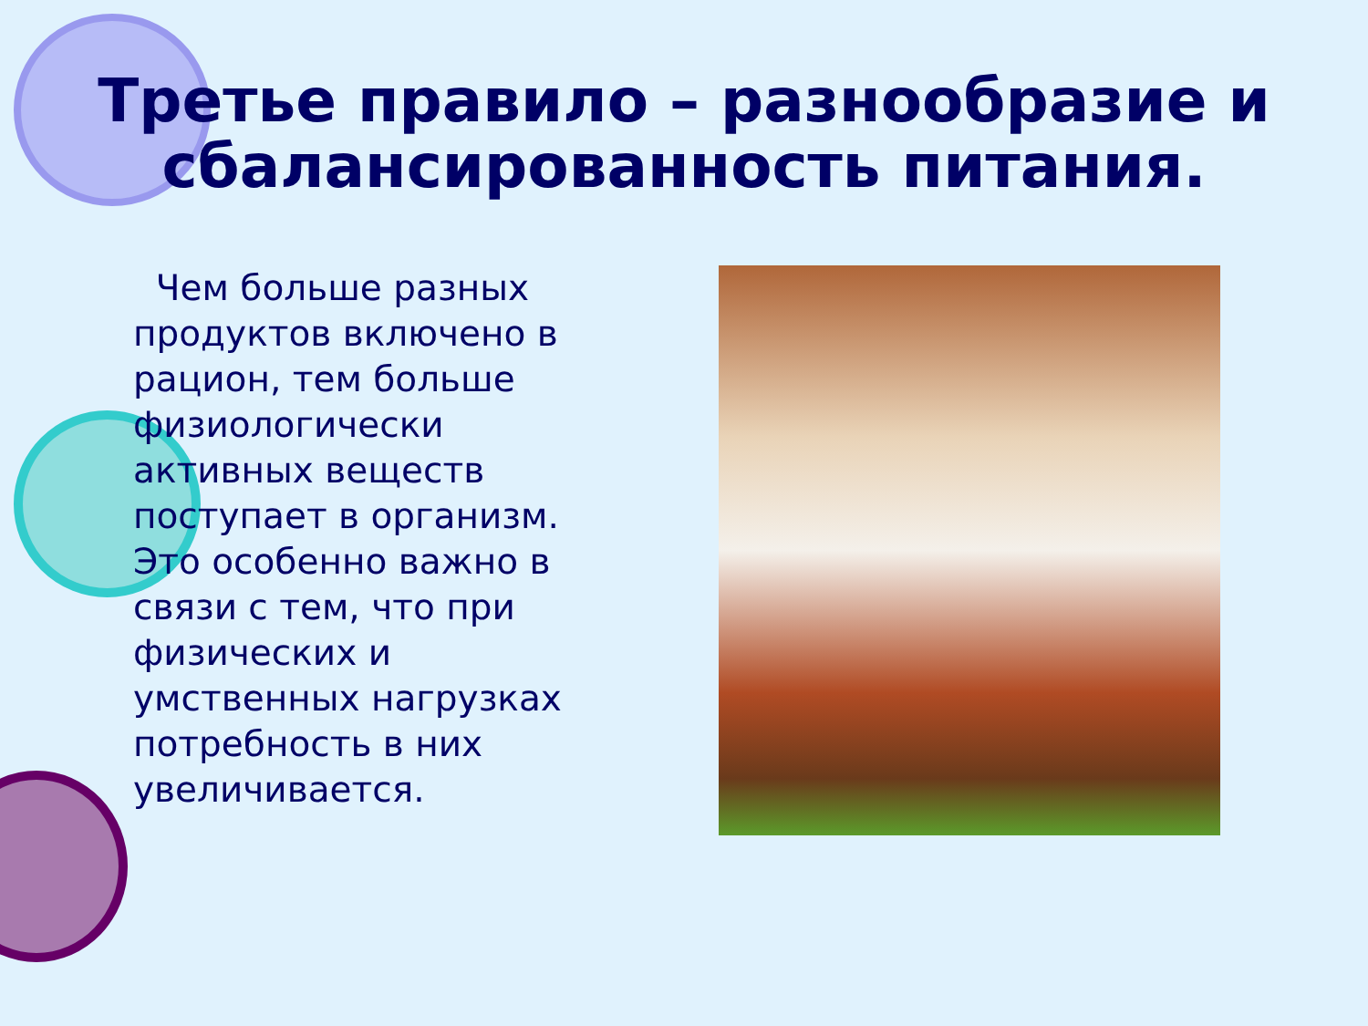Третье правило – разнообразие и сбалансированность питания.
Чем больше разных продуктов включено в рацион, тем больше физиологически активных веществ поступает в организм. Это особенно важно в связи с тем, что при физических и умственных нагрузках потребность в них увеличивается.